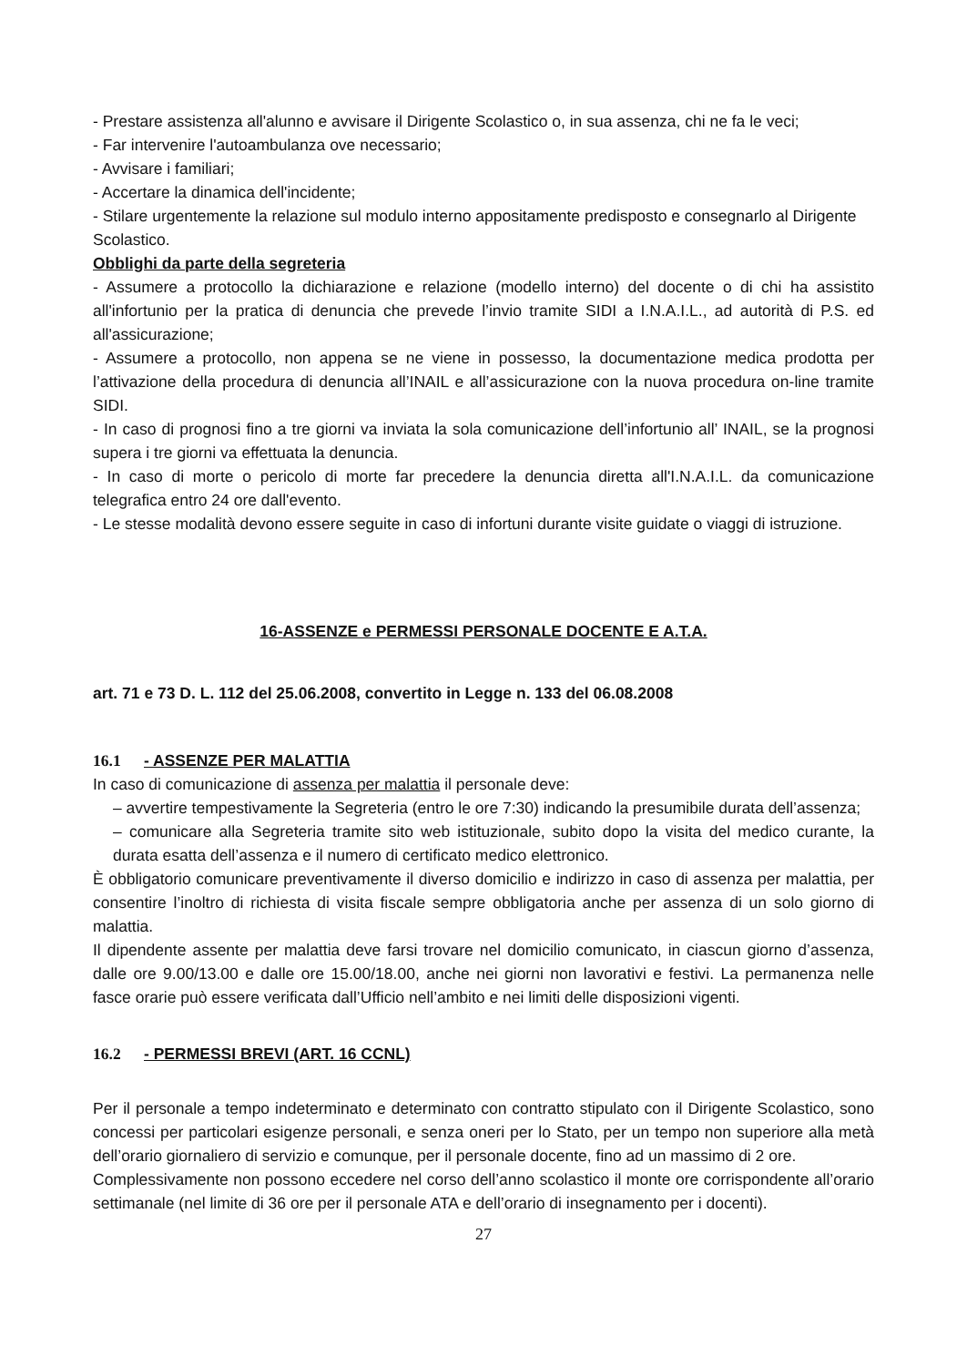- Prestare assistenza all'alunno e avvisare il Dirigente Scolastico o, in sua assenza, chi ne fa le veci;
- Far intervenire l'autoambulanza ove necessario;
- Avvisare i familiari;
- Accertare la dinamica dell'incidente;
- Stilare urgentemente la relazione sul modulo interno appositamente predisposto e consegnarlo al Dirigente Scolastico.
Obblighi da parte della segreteria
- Assumere a protocollo la dichiarazione e relazione (modello interno) del docente o di chi ha assistito all'infortunio per la pratica di denuncia che prevede l’invio tramite SIDI a I.N.A.I.L., ad autorità di P.S. ed all'assicurazione;
- Assumere a protocollo, non appena se ne viene in possesso, la documentazione medica prodotta per l’attivazione della procedura di denuncia all’INAIL e all’assicurazione con la nuova procedura on-line tramite SIDI.
- In caso di prognosi fino a tre giorni va inviata la sola comunicazione dell’infortunio all’ INAIL, se la prognosi supera i tre giorni va effettuata la denuncia.
- In caso di morte o pericolo di morte far precedere la denuncia diretta all'I.N.A.I.L. da comunicazione telegrafica entro 24 ore dall'evento.
- Le stesse modalità devono essere seguite in caso di infortuni durante visite guidate o viaggi di istruzione.
16-ASSENZE e PERMESSI PERSONALE DOCENTE E A.T.A.
art. 71 e 73 D. L. 112 del 25.06.2008, convertito in Legge n. 133 del 06.08.2008
16.1 - ASSENZE PER MALATTIA
In caso di comunicazione di assenza per malattia il personale deve:
– avvertire tempestivamente la Segreteria (entro le ore 7:30) indicando la presumibile durata dell’assenza;
– comunicare alla Segreteria tramite sito web istituzionale, subito dopo la visita del medico curante, la durata esatta dell’assenza e il numero di certificato medico elettronico.
È obbligatorio comunicare preventivamente il diverso domicilio e indirizzo in caso di assenza per malattia, per consentire l’inoltro di richiesta di visita fiscale sempre obbligatoria anche per assenza di un solo giorno di malattia.
Il dipendente assente per malattia deve farsi trovare nel domicilio comunicato, in ciascun giorno d’assenza, dalle ore 9.00/13.00 e dalle ore 15.00/18.00, anche nei giorni non lavorativi e festivi. La permanenza nelle fasce orarie può essere verificata dall’Ufficio nell’ambito e nei limiti delle disposizioni vigenti.
16.2 - PERMESSI BREVI (ART. 16 CCNL)
Per il personale a tempo indeterminato e determinato con contratto stipulato con il Dirigente Scolastico, sono concessi per particolari esigenze personali, e senza oneri per lo Stato, per un tempo non superiore alla metà dell’orario giornaliero di servizio e comunque, per il personale docente, fino ad un massimo di 2 ore.
Complessivamente non possono eccedere nel corso dell’anno scolastico il monte ore corrispondente all’orario settimanale (nel limite di 36 ore per il personale ATA e dell’orario di insegnamento per i docenti).
27